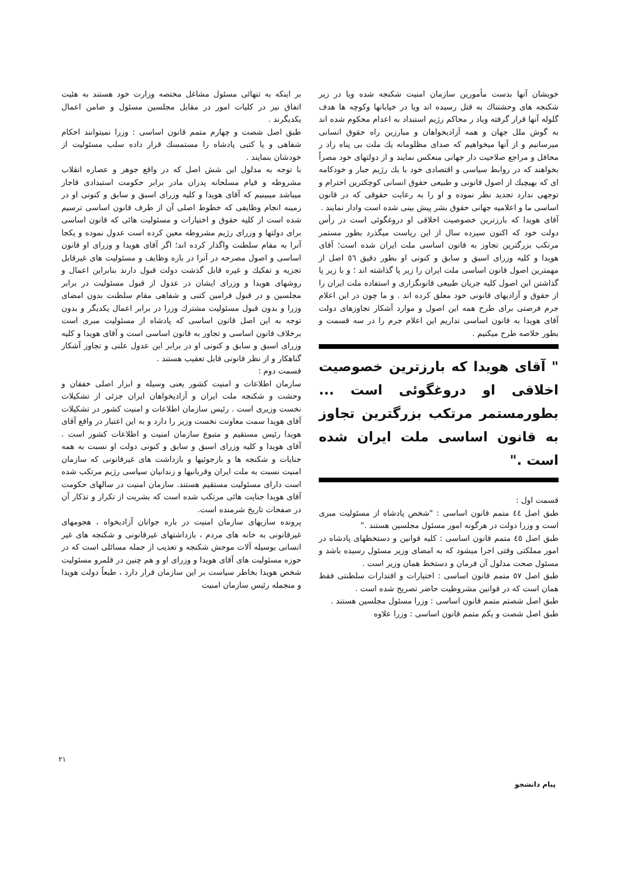خویشان آنها بدست مأمورین سازمان امنیت شکنجه شده ویا در زیر شکنجه های وحشتناك به قتل رسیده اند ویا در خیابانها وکوچه ها هدف گلوله آنها قرار گرفته ویاد ر محاکم رژیم استبداد به اعدام محکوم شده اند به گوش ملل جهان و همه آزادیخواهان و مبارزین راه حقوق انسانی میرسانیم و از آنها میخواهیم که صدای مظلومانه یك ملت بی پناه راد ر محافل و مراجع صلاحیت دار جهانی منعکس نمایند و از دولتهای خود مصراً بخواهند که در روابط سیاسی و اقتصادی خود با یك رژیم جبار و خودکامه ای که بهیچیك از اصول قانونی و طبیعی حقوق انسانی کوچکترین احترام و توجهی ندارد تجدید نظر نموده و او را به رعایت حقوقی که در قانون اساسی ما و اعلامیه جهانی حقوق بشر پیش بینی شده است وادار نمایند .
آقای هویدا که بارزترین خصوصیت اخلاقی او دروغگوئی است در رأس دولت خود که اکنون سیزده سال از این ریاست میگذرد بطور مستمر مرتکب بزرگترین تجاوز به قانون اساسی ملت ایران شده است؛ آقای هویدا و کلیه وزرای اسبق و سابق و کنونی او بطور دقیق ٥٦ اصل از مهمترین اصول قانون اساسی ملت ایران را زیر پا گذاشته اند ؛ و با زیر پا گذاشتن این اصول کلیه جریان طبیعی قانونگزاری و استفاده ملت ایران را از حقوق و آزادیهای قانونی خود معلق کرده اند . و ما چون در این اعلام جرم فرصتی برای طرح همه این اصول و موارد آشکار تجاوزهای دولت آقای هویدا به قانون اساسی نداریم این اعلام جرم را در سه قسمت و بطور خلاصه طرح میکنیم .
" آقای هویدا که بارزترین خصوصیت اخلاقی او دروغگوئی است ... بطورمستمر مرتکب بزرگترین تجاوز به قانون اساسی ملت ایران شده است ."
قسمت اول :
طبق اصل ٤٤ متمم قانون اساسی : "شخص پادشاه از مسئولیت مبری است و وزرا دولت در هرگونه امور مسئول مجلسین هستند ."
طبق اصل ٤٥ متمم قانون اساسی : کلیه قوانین و دستخطهای پادشاه در امور مملکتی وقتی اجرا میشود که به امضای وزیر مسئول رسیده باشد و مسئول صحت مدلول آن فرمان و دستخط همان وزیر است .
طبق اصل ٥٧ متمم قانون اساسی : اختیارات و اقتدارات سلطنتی فقط همان است که در قوانین مشروطیت حاضر تصریح شده است .
طبق اصل شصتم متمم قانون اساسی : وزرا مسئول مجلسین هستند .
طبق اصل شصت و یکم متمم قانون اساسی : وزرا علاوه
بر اینکه به تنهائی مسئول مشاغل مختصه وزارت خود هستند به هئیت اتفاق نیز در کلیات امور در مقابل مجلسین مسئول و ضامن اعمال یکدیگرند .
طبق اصل شصت و چهارم متمم قانون اساسی : وزرا نمیتوانند احکام شفاهی و یا کتبی پادشاه را مستمسك قرار داده سلب مسئولیت از خودشان بنمایند .
با توجه به مدلول این شش اصل که در واقع جوهر و عصاره انقلاب مشروطه و قیام مسلحانه پدران مادر برابر حکومت استبدادی قاجار میباشد میبینیم که آقای هویدا و کلیه وزرای اسبق و سابق و کنونی او در زمینه انجام وظایفی که خطوط اصلی آن از طرف قانون اساسی ترسیم شده است از کلیه حقوق و اختیارات و مسئولیت هائی که قانون اساسی برای دولتها و وزرای رژیم مشروطه معین کرده است عدول نموده و یکجا آنرا به مقام سلطنت واگذار کرده اند؛ اگر آقای هویدا و وزرای او قانون اساسی و اصول مصرحه در آنرا در باره وظایف و مسئولیت های غیرقابل تجزیه و تفکیك و غیره قابل گذشت دولت قبول دارند بنابراین اعمال و روشهای هویدا و وزرای ایشان در عدول از قبول مسئولیت در برابر مجلسین و در قبول فرامین کتبی و شفاهی مقام سلطنت بدون امضای وزرا و بدون قبول مسئولیت مشترك وزرا در برابر اعمال یکدیگر و بدون توجه به این اصل قانون اساسی که پادشاه از مسئولیت مبری است برخلاف قانون اساسی و تجاوز به قانون اساسی است و آقای هویدا و کلیه وزرای اسبق و سابق و کنونی او در برابر این عدول علنی و تجاوز آشکار گناهکار و از نظر قانونی قابل تعقیب هستند .
قسمت دوم :
سازمان اطلاعات و امنیت کشور یعنی وسیله و ابزار اصلی خفقان و وحشت و شکنجه ملت ایران و آزادیخواهان ایران جزئی از تشکیلات نخست وزیری است . رئیس سازمان اطلاعات و امنیت کشور در تشکیلات آقای هویدا سمت معاونت نخست وزیر را دارد و به این اعتبار در واقع آقای هویدا رئیس مستقیم و متبوع سازمان امنیت و اطلاعات کشور است . آقای هویدا و کلیه وزرای اسبق و سابق و کنونی دولت او نسبت به همه جنایات و شکنجه ها و بازجوئیها و بازداشت های غیرقانونی که سازمان امنیت نسبت به ملت ایران وقربانیها و زندانیان سیاسی رژیم مرتکب شده است دارای مسئولیت مستقیم هستند. سازمان امنیت در سالهای حکومت آقای هویدا جنایت هائی مرتکب شده است که بشریت از تکرار و تذکار آن در صفحات تاریخ شرمنده است.
پرونده سازیهای سازمان امنیت در باره جوانان آزادیخواه ، هجومهای غیرقانونی به خانه های مردم ، بازداشتهای غیرقانونی و شکنجه های غیر انسانی بوسیله آلات موحش شکنجه و تعذیب از جمله مسائلی است که در حوزه مسئولیت های آقای هویدا و وزرای او و هم چنین در قلمرو مسئولیت شخص هویدا بخاطر سیاست بر این سازمان قرار دارد ، طبعاً دولت هویدا و منجمله رئیس سازمان امنیت
٢١
پیام دانشجو